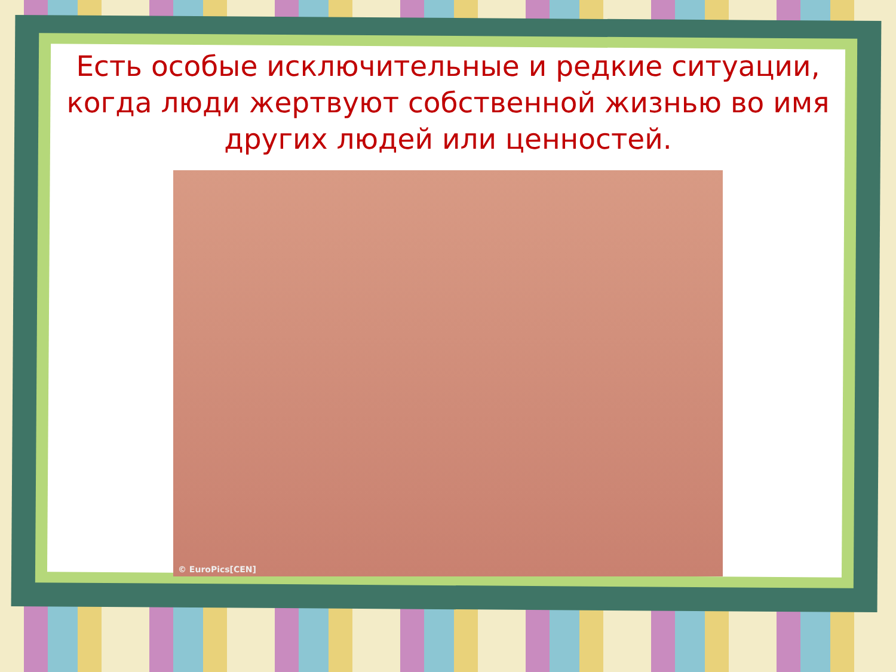Есть особые исключительные и редкие ситуации, когда люди жертвуют собственной жизнью во имя других людей или ценностей.
© EuroPics[CEN]